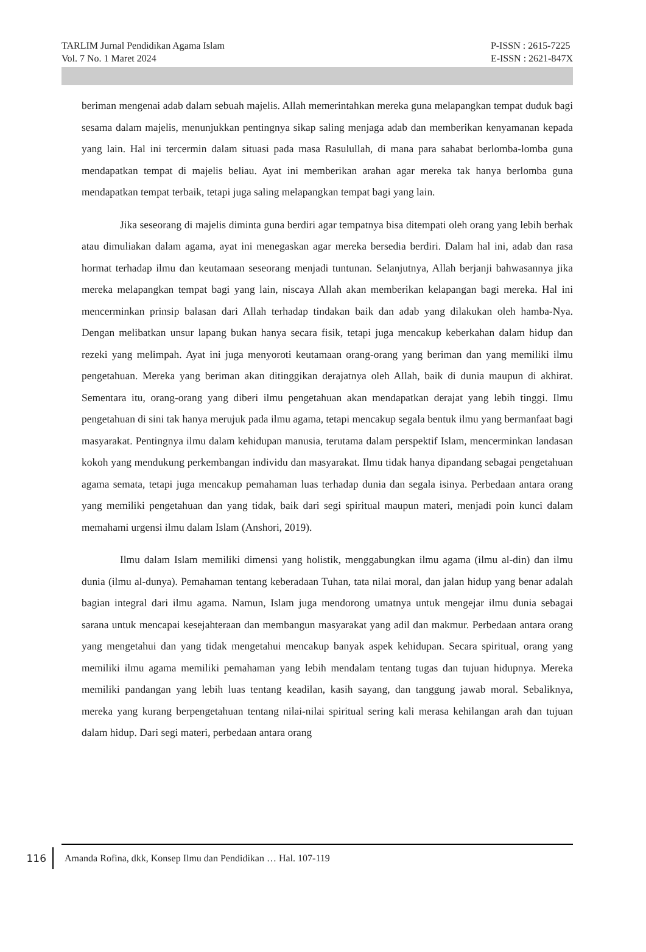TARLIM Jurnal Pendidikan Agama Islam
Vol. 7 No. 1 Maret 2024
P-ISSN : 2615-7225
E-ISSN : 2621-847X
beriman mengenai adab dalam sebuah majelis. Allah memerintahkan mereka guna melapangkan tempat duduk bagi sesama dalam majelis, menunjukkan pentingnya sikap saling menjaga adab dan memberikan kenyamanan kepada yang lain. Hal ini tercermin dalam situasi pada masa Rasulullah, di mana para sahabat berlomba-lomba guna mendapatkan tempat di majelis beliau. Ayat ini memberikan arahan agar mereka tak hanya berlomba guna mendapatkan tempat terbaik, tetapi juga saling melapangkan tempat bagi yang lain.
Jika seseorang di majelis diminta guna berdiri agar tempatnya bisa ditempati oleh orang yang lebih berhak atau dimuliakan dalam agama, ayat ini menegaskan agar mereka bersedia berdiri. Dalam hal ini, adab dan rasa hormat terhadap ilmu dan keutamaan seseorang menjadi tuntunan. Selanjutnya, Allah berjanji bahwasannya jika mereka melapangkan tempat bagi yang lain, niscaya Allah akan memberikan kelapangan bagi mereka. Hal ini mencerminkan prinsip balasan dari Allah terhadap tindakan baik dan adab yang dilakukan oleh hamba-Nya. Dengan melibatkan unsur lapang bukan hanya secara fisik, tetapi juga mencakup keberkahan dalam hidup dan rezeki yang melimpah. Ayat ini juga menyoroti keutamaan orang-orang yang beriman dan yang memiliki ilmu pengetahuan. Mereka yang beriman akan ditinggikan derajatnya oleh Allah, baik di dunia maupun di akhirat. Sementara itu, orang-orang yang diberi ilmu pengetahuan akan mendapatkan derajat yang lebih tinggi. Ilmu pengetahuan di sini tak hanya merujuk pada ilmu agama, tetapi mencakup segala bentuk ilmu yang bermanfaat bagi masyarakat. Pentingnya ilmu dalam kehidupan manusia, terutama dalam perspektif Islam, mencerminkan landasan kokoh yang mendukung perkembangan individu dan masyarakat. Ilmu tidak hanya dipandang sebagai pengetahuan agama semata, tetapi juga mencakup pemahaman luas terhadap dunia dan segala isinya. Perbedaan antara orang yang memiliki pengetahuan dan yang tidak, baik dari segi spiritual maupun materi, menjadi poin kunci dalam memahami urgensi ilmu dalam Islam (Anshori, 2019).
Ilmu dalam Islam memiliki dimensi yang holistik, menggabungkan ilmu agama (ilmu al-din) dan ilmu dunia (ilmu al-dunya). Pemahaman tentang keberadaan Tuhan, tata nilai moral, dan jalan hidup yang benar adalah bagian integral dari ilmu agama. Namun, Islam juga mendorong umatnya untuk mengejar ilmu dunia sebagai sarana untuk mencapai kesejahteraan dan membangun masyarakat yang adil dan makmur. Perbedaan antara orang yang mengetahui dan yang tidak mengetahui mencakup banyak aspek kehidupan. Secara spiritual, orang yang memiliki ilmu agama memiliki pemahaman yang lebih mendalam tentang tugas dan tujuan hidupnya. Mereka memiliki pandangan yang lebih luas tentang keadilan, kasih sayang, dan tanggung jawab moral. Sebaliknya, mereka yang kurang berpengetahuan tentang nilai-nilai spiritual sering kali merasa kehilangan arah dan tujuan dalam hidup. Dari segi materi, perbedaan antara orang
116
Amanda Rofina, dkk, Konsep Ilmu dan Pendidikan … Hal. 107-119